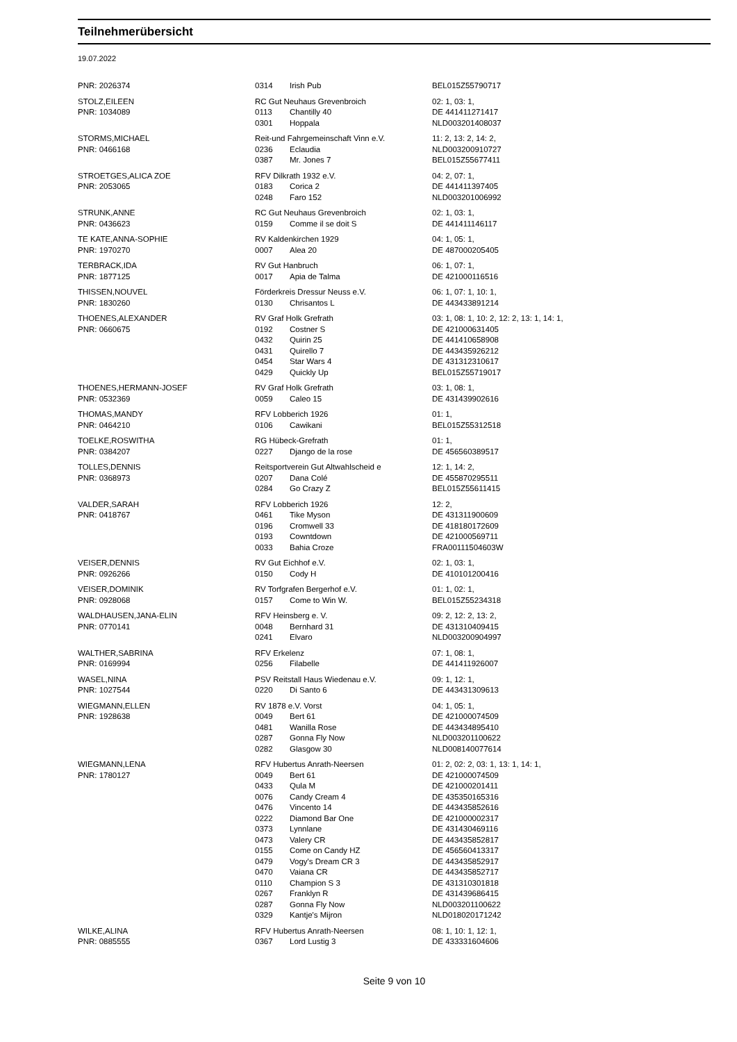Teilnehmerübersicht
19.07.2022
| PNR: 2026374 | 0314 | Irish Pub | BEL015Z55790717 |
| STOLZ,EILEEN | RC Gut Neuhaus Grevenbroich | | 02: 1, 03: 1, |
| PNR: 1034089 | 0113 | Chantilly 40 | DE 441411271417 |
| | 0301 | Hoppala | NLD003201408037 |
| STORMS,MICHAEL | Reit-und Fahrgemeinschaft Vinn e.V. | | 11: 2, 13: 2, 14: 2, |
| PNR: 0466168 | 0236 | Eclaudia | NLD003200910727 |
| | 0387 | Mr. Jones 7 | BEL015Z55677411 |
| STROETGES,ALICA ZOE | RFV Dilkrath 1932 e.V. | | 04: 2, 07: 1, |
| PNR: 2053065 | 0183 | Corica 2 | DE 441411397405 |
| | 0248 | Faro 152 | NLD003201006992 |
| STRUNK,ANNE | RC Gut Neuhaus Grevenbroich | | 02: 1, 03: 1, |
| PNR: 0436623 | 0159 | Comme il se doit S | DE 441411146117 |
| TE KATE,ANNA-SOPHIE | RV Kaldenkirchen 1929 | | 04: 1, 05: 1, |
| PNR: 1970270 | 0007 | Alea 20 | DE 487000205405 |
| TERBRACK,IDA | RV Gut Hanbruch | | 06: 1, 07: 1, |
| PNR: 1877125 | 0017 | Apia de Talma | DE 421000116516 |
| THISSEN,NOUVEL | Förderkreis Dressur Neuss e.V. | | 06: 1, 07: 1, 10: 1, |
| PNR: 1830260 | 0130 | Chrisantos L | DE 443433891214 |
| THOENES,ALEXANDER | RV Graf Holk Grefrath | | 03: 1, 08: 1, 10: 2, 12: 2, 13: 1, 14: 1, |
| PNR: 0660675 | 0192 | Costner S | DE 421000631405 |
| | 0432 | Quirin 25 | DE 441410658908 |
| | 0431 | Quirello 7 | DE 443435926212 |
| | 0454 | Star Wars 4 | DE 431312310617 |
| | 0429 | Quickly Up | BEL015Z55719017 |
| THOENES,HERMANN-JOSEF | RV Graf Holk Grefrath | | 03: 1, 08: 1, |
| PNR: 0532369 | 0059 | Caleo 15 | DE 431439902616 |
| THOMAS,MANDY | RFV Lobberich 1926 | | 01: 1, |
| PNR: 0464210 | 0106 | Cawikani | BEL015Z55312518 |
| TOELKE,ROSWITHA | RG Hübeck-Grefrath | | 01: 1, |
| PNR: 0384207 | 0227 | Django de la rose | DE 456560389517 |
| TOLLES,DENNIS | Reitsportverein Gut Altwahlscheid e | | 12: 1, 14: 2, |
| PNR: 0368973 | 0207 | Dana Colé | DE 455870295511 |
| | 0284 | Go Crazy Z | BEL015Z55611415 |
| VALDER,SARAH | RFV Lobberich 1926 | | 12: 2, |
| PNR: 0418767 | 0461 | Tike Myson | DE 431311900609 |
| | 0196 | Cromwell 33 | DE 418180172609 |
| | 0193 | Cowntdown | DE 421000569711 |
| | 0033 | Bahia Croze | FRA00111504603W |
| VEISER,DENNIS | RV Gut Eichhof e.V. | | 02: 1, 03: 1, |
| PNR: 0926266 | 0150 | Cody H | DE 410101200416 |
| VEISER,DOMINIK | RV Torfgrafen Bergerhof e.V. | | 01: 1, 02: 1, |
| PNR: 0928068 | 0157 | Come to Win W. | BEL015Z55234318 |
| WALDHAUSEN,JANA-ELIN | RFV Heinsberg e. V. | | 09: 2, 12: 2, 13: 2, |
| PNR: 0770141 | 0048 | Bernhard 31 | DE 431310409415 |
| | 0241 | Elvaro | NLD003200904997 |
| WALTHER,SABRINA | RFV Erkelenz | | 07: 1, 08: 1, |
| PNR: 0169994 | 0256 | Filabelle | DE 441411926007 |
| WASEL,NINA | PSV Reitstall Haus Wiedenau e.V. | | 09: 1, 12: 1, |
| PNR: 1027544 | 0220 | Di Santo 6 | DE 443431309613 |
| WIEGMANN,ELLEN | RV 1878 e.V. Vorst | | 04: 1, 05: 1, |
| PNR: 1928638 | 0049 | Bert 61 | DE 421000074509 |
| | 0481 | Wanilla Rose | DE 443434895410 |
| | 0287 | Gonna Fly Now | NLD003201100622 |
| | 0282 | Glasgow 30 | NLD008140077614 |
| WIEGMANN,LENA | RFV Hubertus Anrath-Neersen | | 01: 2, 02: 2, 03: 1, 13: 1, 14: 1, |
| PNR: 1780127 | 0049 | Bert 61 | DE 421000074509 |
| | 0433 | Qula M | DE 421000201411 |
| | 0076 | Candy Cream 4 | DE 435350165316 |
| | 0476 | Vincento 14 | DE 443435852616 |
| | 0222 | Diamond Bar One | DE 421000002317 |
| | 0373 | Lynnlane | DE 431430469116 |
| | 0473 | Valery CR | DE 443435852817 |
| | 0155 | Come on Candy HZ | DE 456560413317 |
| | 0479 | Vogy's Dream CR 3 | DE 443435852917 |
| | 0470 | Vaiana CR | DE 443435852717 |
| | 0110 | Champion S 3 | DE 431310301818 |
| | 0267 | Franklyn R | DE 431439686415 |
| | 0287 | Gonna Fly Now | NLD003201100622 |
| | 0329 | Kantje's Mijron | NLD018020171242 |
| WILKE,ALINA | RFV Hubertus Anrath-Neersen | | 08: 1, 10: 1, 12: 1, |
| PNR: 0885555 | 0367 | Lord Lustig 3 | DE 433331604606 |
Seite 9 von 10